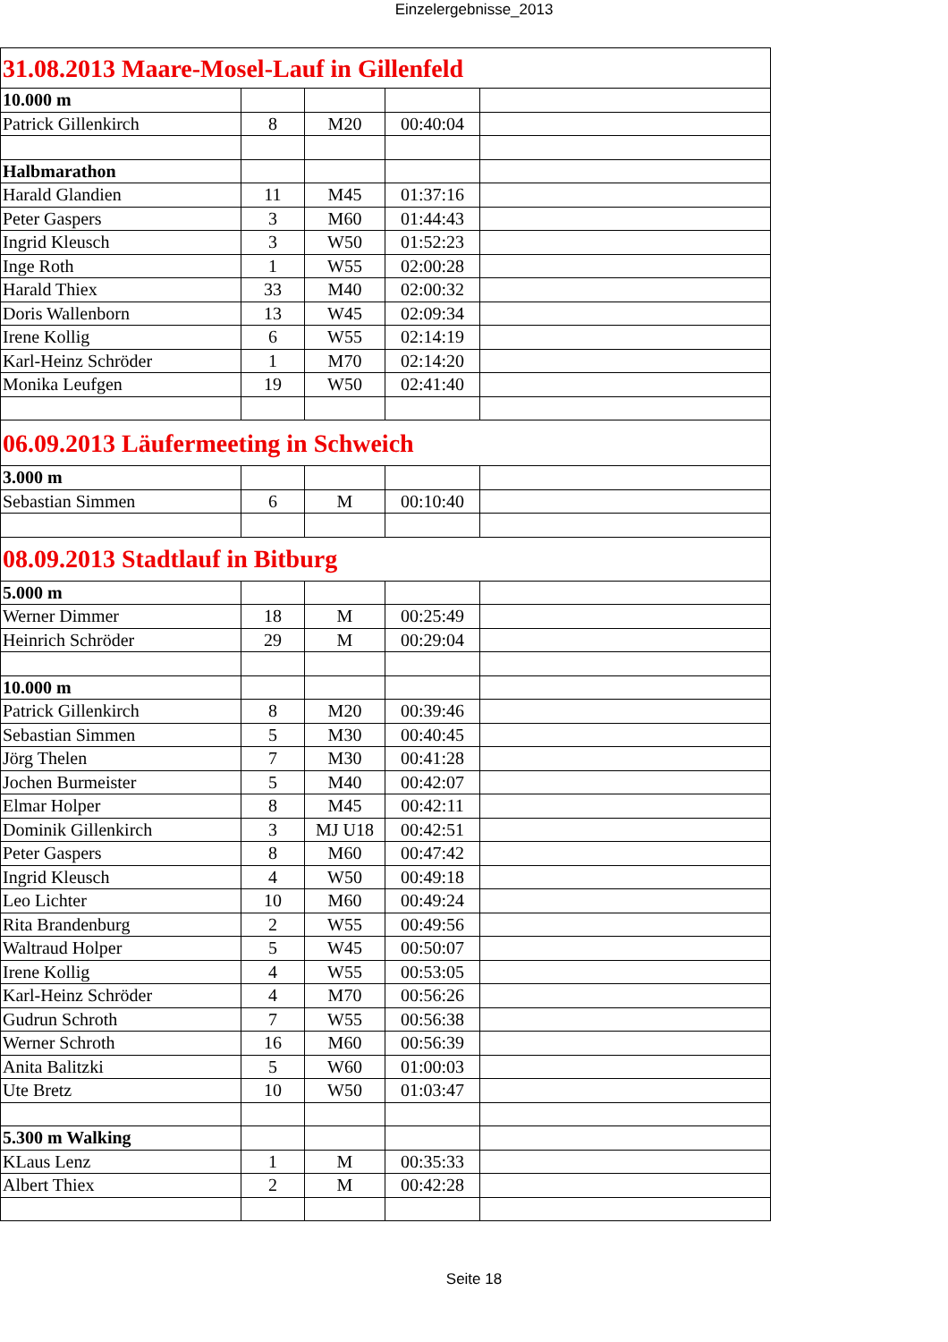Einzelergebnisse_2013
| 31.08.2013 Maare-Mosel-Lauf in Gillenfeld | | | | |
| 10.000 m | | | | |
| Patrick Gillenkirch | 8 | M20 | 00:40:04 | |
| Halbmarathon | | | | |
| Harald Glandien | 11 | M45 | 01:37:16 | |
| Peter Gaspers | 3 | M60 | 01:44:43 | |
| Ingrid Kleusch | 3 | W50 | 01:52:23 | |
| Inge Roth | 1 | W55 | 02:00:28 | |
| Harald Thiex | 33 | M40 | 02:00:32 | |
| Doris Wallenborn | 13 | W45 | 02:09:34 | |
| Irene Kollig | 6 | W55 | 02:14:19 | |
| Karl-Heinz Schröder | 1 | M70 | 02:14:20 | |
| Monika Leufgen | 19 | W50 | 02:41:40 | |
| 06.09.2013 Läufermeeting in Schweich | | | | |
| 3.000 m | | | | |
| Sebastian Simmen | 6 | M | 00:10:40 | |
| 08.09.2013 Stadtlauf in Bitburg | | | | |
| 5.000 m | | | | |
| Werner Dimmer | 18 | M | 00:25:49 | |
| Heinrich Schröder | 29 | M | 00:29:04 | |
| 10.000 m | | | | |
| Patrick Gillenkirch | 8 | M20 | 00:39:46 | |
| Sebastian Simmen | 5 | M30 | 00:40:45 | |
| Jörg Thelen | 7 | M30 | 00:41:28 | |
| Jochen Burmeister | 5 | M40 | 00:42:07 | |
| Elmar Holper | 8 | M45 | 00:42:11 | |
| Dominik Gillenkirch | 3 | MJ U18 | 00:42:51 | |
| Peter Gaspers | 8 | M60 | 00:47:42 | |
| Ingrid Kleusch | 4 | W50 | 00:49:18 | |
| Leo Lichter | 10 | M60 | 00:49:24 | |
| Rita Brandenburg | 2 | W55 | 00:49:56 | |
| Waltraud Holper | 5 | W45 | 00:50:07 | |
| Irene Kollig | 4 | W55 | 00:53:05 | |
| Karl-Heinz Schröder | 4 | M70 | 00:56:26 | |
| Gudrun Schroth | 7 | W55 | 00:56:38 | |
| Werner Schroth | 16 | M60 | 00:56:39 | |
| Anita Balitzki | 5 | W60 | 01:00:03 | |
| Ute Bretz | 10 | W50 | 01:03:47 | |
| 5.300 m Walking | | | | |
| KLaus Lenz | 1 | M | 00:35:33 | |
| Albert Thiex | 2 | M | 00:42:28 | |
Seite 18